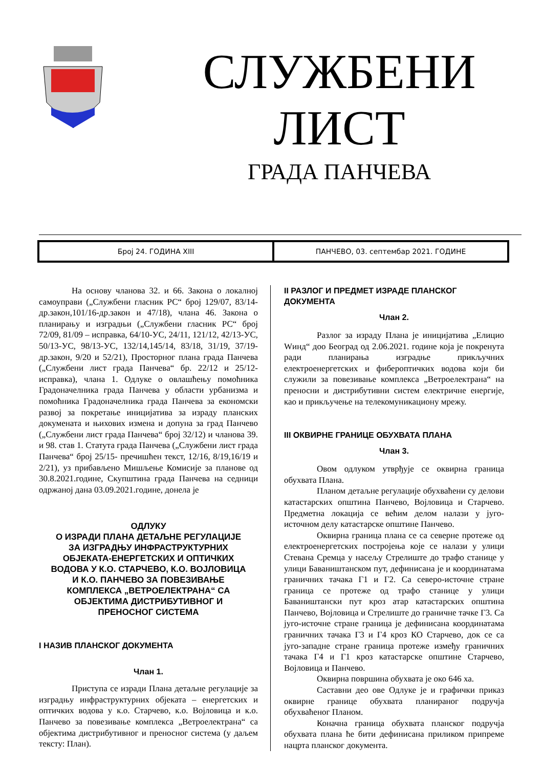СЛУЖБЕНИ
ЛИСТ
ГРАДА ПАНЧЕВА
Број 24. ГОДИНА XIII ПАНЧЕВО, 03. септембар 2021. ГОДИНЕ
На основу чланова 32. и 66. Закона о локалној самоуправи („Службени гласник РС“ број 129/07, 83/14-др.закон,101/16-др.закон и 47/18), члана 46. Закона о планирању и изградњи („Службени гласник РС“ број 72/09, 81/09 – исправка, 64/10-УС, 24/11, 121/12, 42/13-УС, 50/13-УС, 98/13-УС, 132/14,145/14, 83/18, 31/19, 37/19-др.закон, 9/20 и 52/21), Просторног плана града Панчева („Службени лист града Панчева“ бр. 22/12 и 25/12-исправка), члана 1. Одлуке о овлашћењу помоћника Градоначелника града Панчева у области урбанизма и помоћника Градоначелника града Панчева за економски развој за покретање иницијатива за израду планских докумената и њихових измена и допуна за град Панчево („Службени лист града Панчева“ број 32/12) и чланова 39. и 98. став 1. Статута града Панчева („Службени лист града Панчева“ број 25/15- пречишћен текст, 12/16, 8/19,16/19 и 2/21), уз прибављено Мишљење Комисије за планове од 30.8.2021.године, Скупштина града Панчева на седници одржаној дана 03.09.2021.године, донела је
ОДЛУКУ
О ИЗРАДИ ПЛАНА ДЕТАЉНЕ РЕГУЛАЦИЈЕ
ЗА ИЗГРАДЊУ ИНФРАСТРУКТУРНИХ
ОБЈЕКАТА-ЕНЕРГЕТСКИХ И ОПТИЧКИХ
ВОДОВА У К.О. СТАРЧЕВО, К.О. ВОЈЛОВИЦА
И К.О. ПАНЧЕВО ЗА ПОВЕЗИВАЊЕ
КОМПЛЕКСА „ВЕТРОЕЛЕКТРАНА“ СА
ОБЈЕКТИМА ДИСТРИБУТИВНОГ И
ПРЕНОСНОГ СИСТЕМА
I НАЗИВ ПЛАНСКОГ ДОКУМЕНТА
Члан 1.
Приступа се изради Плана детаљне регулације за изградњу инфраструктурних објеката – енергетских и оптичких водова у к.о. Старчево, к.о. Војловица и к.о. Панчево за повезивање комплекса „Ветроелектрана“ са објектима дистрибутивног и преносног система (у даљем тексту: План).
II РАЗЛОГ И ПРЕДМЕТ ИЗРАДЕ ПЛАНСКОГ ДОКУМЕНТА
Члан 2.
Разлог за израду Плана је иницијатива „Елицио Wинд“ доо Београд од 2.06.2021. године која је покренута ради планирања изградње прикључних електроенергетских и фибероптичких водова који би служили за повезивање комплекса „Ветроелектрана“ на преносни и дистрибутивни систем електричне енергије, као и прикључење на телекомуникациону мрежу.
III ОКВИРНЕ ГРАНИЦЕ ОБУХВАТА ПЛАНА
Члан 3.
Овом одлуком утврђује се оквирна граница обухвата Плана.
Планом детаљне регулације обухваћени су делови катастарских општина Панчево, Војловица и Старчево. Предметна локација се већим делом налази у југо-источном делу катастарске општине Панчево.
Оквирна граница плана се са северне протеже од електроенергетских постројења које се налази у улици Стевана Сремца у насељу Стрелиште до трафо станице у улици Баваништанском пут, дефинисана је и координатама граничних тачака Г1 и Г2. Са северо-источне стране граница се протеже од трафо станице у улици Баваништански пут кроз атар катастарских општина Панчево, Војловица и Стрелиште до граничне тачке Г3. Са југо-источне стране граница је дефинисана координатама граничних тачака Г3 и Г4 кроз КО Старчево, док се са југо-западне стране граница протеже између граничних тачака Г4 и Г1 кроз катастарске општине Старчево, Војловица и Панчево.
Оквирна површина обухвата је око 646 ха.
Саставни део ове Одлуке је и графички приказ оквирне границе обухвата планираног подручја обухваћеног Планом.
Коначна граница обухвата планског подручја обухвата плана ће бити дефинисана приликом припреме нацрта планског документа.